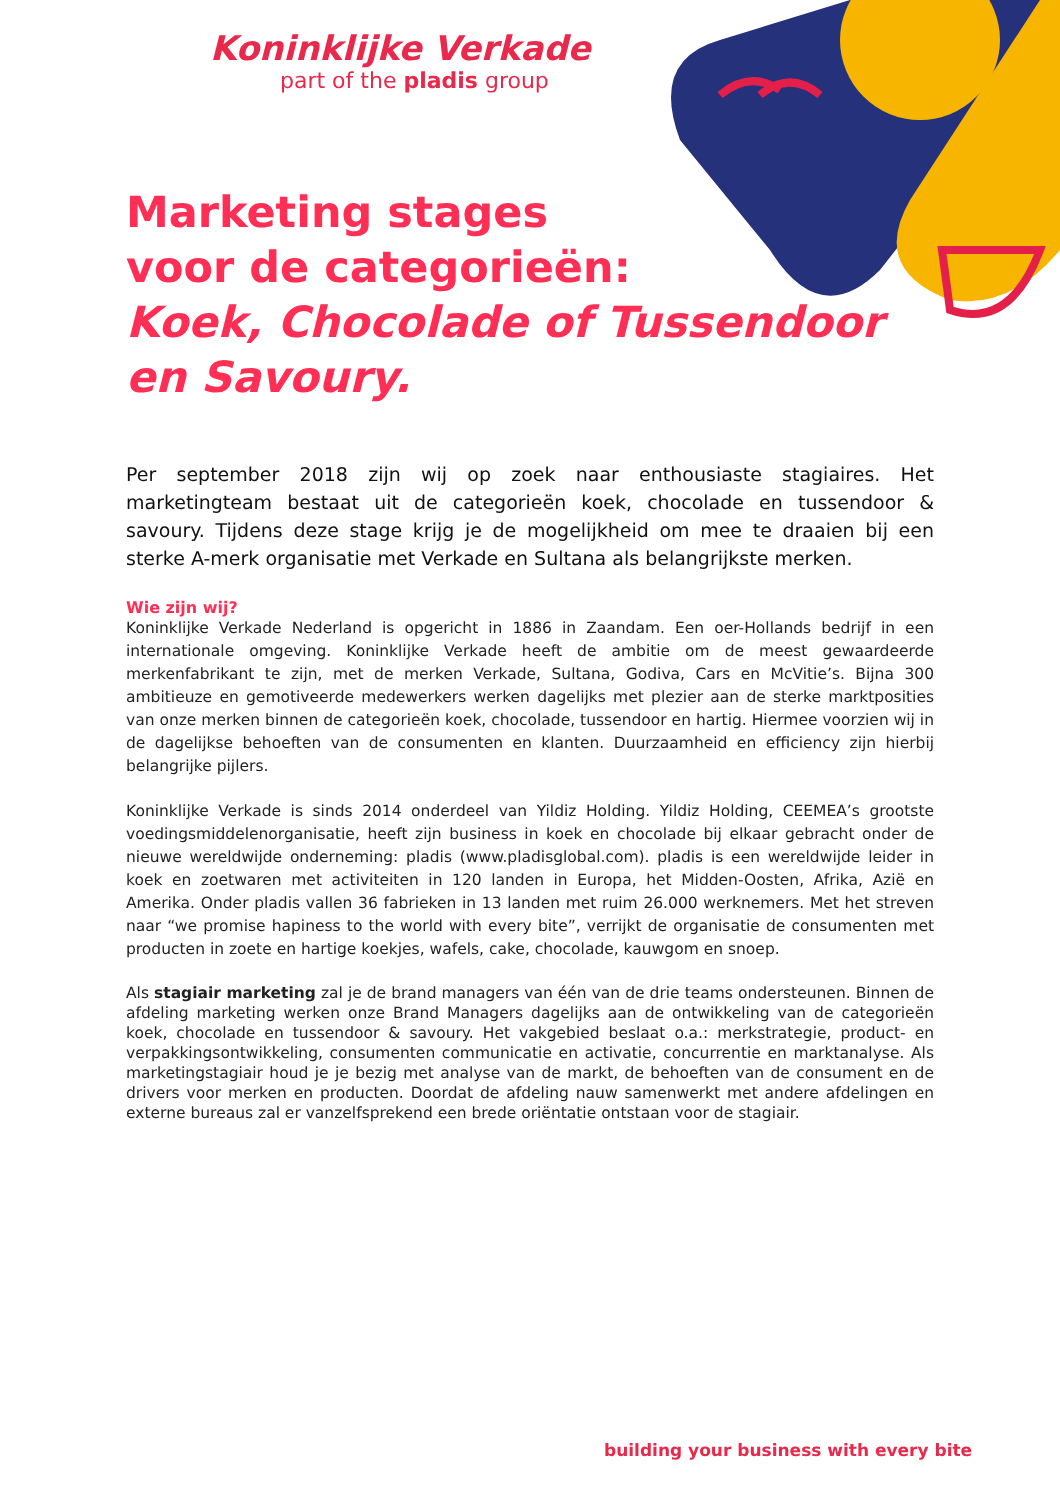Koninklijke Verkade
part of the pladis group
Marketing stages
voor de categorieën:
Koek, Chocolade of Tussendoor
en Savoury.
Per september 2018 zijn wij op zoek naar enthousiaste stagiaires. Het marketingteam bestaat uit de categorieën koek, chocolade en tussendoor & savoury. Tijdens deze stage krijg je de mogelijkheid om mee te draaien bij een sterke A-merk organisatie met Verkade en Sultana als belangrijkste merken.
Wie zijn wij?
Koninklijke Verkade Nederland is opgericht in 1886 in Zaandam. Een oer-Hollands bedrijf in een internationale omgeving. Koninklijke Verkade heeft de ambitie om de meest gewaardeerde merkenfabrikant te zijn, met de merken Verkade, Sultana, Godiva, Cars en McVitie’s. Bijna 300 ambitieuze en gemotiveerde medewerkers werken dagelijks met plezier aan de sterke marktposities van onze merken binnen de categorieën koek, chocolade, tussendoor en hartig. Hiermee voorzien wij in de dagelijkse behoeften van de consumenten en klanten. Duurzaamheid en efficiency zijn hierbij belangrijke pijlers.
Koninklijke Verkade is sinds 2014 onderdeel van Yildiz Holding. Yildiz Holding, CEEMEA’s grootste voedingsmiddelenorganisatie, heeft zijn business in koek en chocolade bij elkaar gebracht onder de nieuwe wereldwijde onderneming: pladis (www.pladisglobal.com). pladis is een wereldwijde leider in koek en zoetwaren met activiteiten in 120 landen in Europa, het Midden-Oosten, Afrika, Azië en Amerika. Onder pladis vallen 36 fabrieken in 13 landen met ruim 26.000 werknemers. Met het streven naar “we promise hapiness to the world with every bite”, verrijkt de organisatie de consumenten met producten in zoete en hartige koekjes, wafels, cake, chocolade, kauwgom en snoep.
Als stagiair marketing zal je de brand managers van één van de drie teams ondersteunen. Binnen de afdeling marketing werken onze Brand Managers dagelijks aan de ontwikkeling van de categorieën koek, chocolade en tussendoor & savoury. Het vakgebied beslaat o.a.: merkstrategie, product- en verpakkingsontwikkeling, consumenten communicatie en activatie, concurrentie en marktanalyse. Als marketingstagiair houd je je bezig met analyse van de markt, de behoeften van de consument en de drivers voor merken en producten. Doordat de afdeling nauw samenwerkt met andere afdelingen en externe bureaus zal er vanzelfsprekend een brede oriëntatie ontstaan voor de stagiair.
building your business with every bite